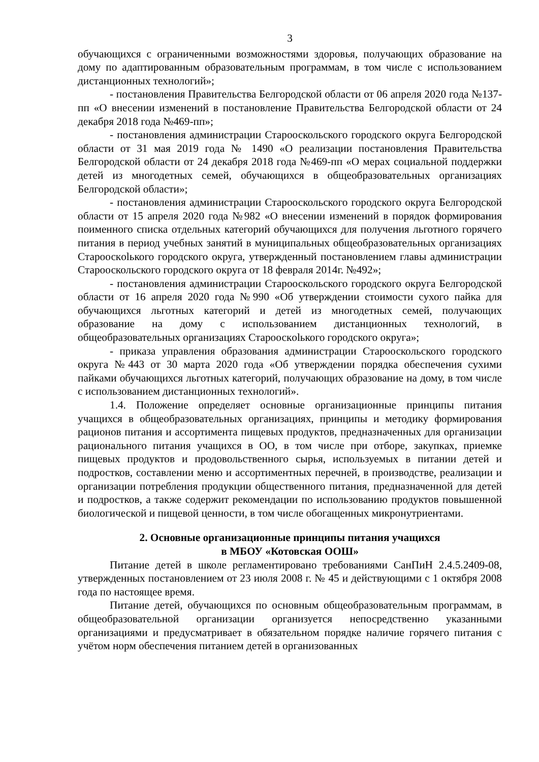3
обучающихся с ограниченными возможностями здоровья, получающих образование на дому по адаптированным образовательным программам, в том числе с использованием дистанционных технологий»;
- постановления Правительства Белгородской области от 06 апреля 2020 года №137-пп «О внесении изменений в постановление Правительства Белгородской области от 24 декабря 2018 года №469-пп»;
- постановления администрации Старооскольского городского округа Белгородской области от 31 мая 2019 года № 1490 «О реализации постановления Правительства Белгородской области от 24 декабря 2018 года №469-пп «О мерах социальной поддержки детей из многодетных семей, обучающихся в общеобразовательных организациях Белгородской области»;
- постановления администрации Старооскольского городского округа Белгородской области от 15 апреля 2020 года №982 «О внесении изменений в порядок формирования поименного списка отдельных категорий обучающихся для получения льготного горячего питания в период учебных занятий в муниципальных общеобразовательных организациях Старооскolького городского округа, утвержденный постановлением главы администрации Старооскольского городского округа от 18 февраля 2014г. №492»;
- постановления администрации Старооскольского городского округа Белгородской области от 16 апреля 2020 года №990 «Об утверждении стоимости сухого пайка для обучающихся льготных категорий и детей из многодетных семей, получающих образование на дому с использованием дистанционных технологий, в общеобразовательных организациях Старооскolького городского округа»;
- приказа управления образования администрации Старооскольского городского округа №443 от 30 марта 2020 года «Об утверждении порядка обеспечения сухими пайками обучающихся льготных категорий, получающих образование на дому, в том числе с использованием дистанционных технологий».
1.4. Положение определяет основные организационные принципы питания учащихся в общеобразовательных организациях, принципы и методику формирования рационов питания и ассортимента пищевых продуктов, предназначенных для организации рационального питания учащихся в ОО, в том числе при отборе, закупках, приемке пищевых продуктов и продовольственного сырья, используемых в питании детей и подростков, составлении меню и ассортиментных перечней, в производстве, реализации и организации потребления продукции общественного питания, предназначенной для детей и подростков, а также содержит рекомендации по использованию продуктов повышенной биологической и пищевой ценности, в том числе обогащенных микронутриентами.
2. Основные организационные принципы питания учащихся
в МБОУ «Котовская ООШ»
Питание детей в школе регламентировано требованиями СанПиН 2.4.5.2409-08, утвержденных постановлением от 23 июля 2008 г. № 45 и действующими с 1 октября 2008 года по настоящее время.
Питание детей, обучающихся по основным общеобразовательным программам, в общеобразовательной организации организуется непосредственно указанными организациями и предусматривает в обязательном порядке наличие горячего питания с учётом норм обеспечения питанием детей в организованных